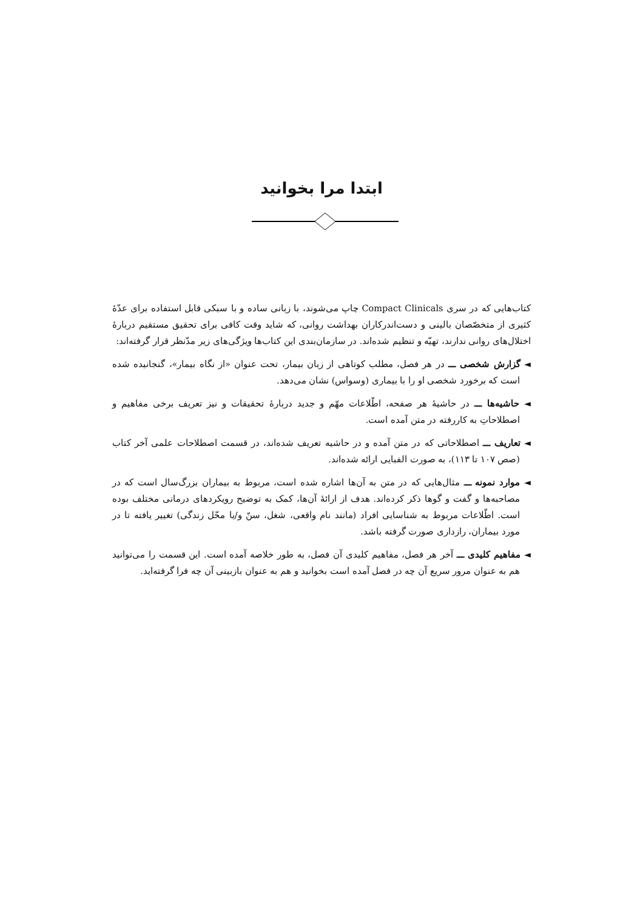ابتدا مرا بخوانید
کتاب‌هایی که در سری Compact Clinicals چاپ می‌شوند، با زبانی ساده و با سبکی قابل استفاده برای عدّهٔ کثیری از متخصّصان بالینی و دست‌اندرکاران بهداشت روانی، که شاید وقت کافی برای تحقیق مستقیم دربارهٔ اختلال‌های روانی ندارند، تهیّه و تنظیم شده‌اند. در سازمان‌بندی این کتاب‌ها ویژگی‌های زیر مدّنظر قرار گرفته‌اند:
◄ گزارش شخصی ـــ در هر فصل، مطلب کوتاهی از زبان بیمار، تحت عنوان «از نگاه بیمار»، گنجانیده شده است که برخورد شخصی او را با بیماری (وسواس) نشان می‌دهد.
◄ حاشیه‌ها ـــ در حاشیهٔ هر صفحه، اطّلاعات مهّم و جدید دربارهٔ تحقیقات و نیز تعریف برخی مفاهیم و اصطلاحاتِ به کاررفته در متن آمده است.
◄ تعاریف ـــ اصطلاحاتی که در متن آمده و در حاشیه تعریف شده‌اند، در قسمت اصطلاحات علمی آخر کتاب (صص ۱۰۷ تا ۱۱۳)، به صورت الفبایی ارائه شده‌اند.
◄ موارد نمونه ـــ مثال‌هایی که در متن به آن‌ها اشاره شده است، مربوط به بیماران بزرگ‌سال است که در مصاحبه‌ها و گفت و گوها ذکر کرده‌اند. هدف از ارائهٔ آن‌ها، کمک به توضیح رویکردهای درمانی مختلف بوده است. اطّلاعات مربوط به شناسایی افراد (مانند نام واقعی، شغل، سنّ و/یا محّل زندگی) تغییر یافته تا در مورد بیماران، رازداری صورت گرفته باشد.
◄ مفاهیم کلیدی ـــ آخر هر فصل، مفاهیم کلیدی آن فصل، به طور خلاصه آمده است. این قسمت را می‌توانید هم به عنوان مرور سریع آن چه در فصل آمده است بخوانید و هم به عنوان بازبینی آن چه فرا گرفته‌اید.